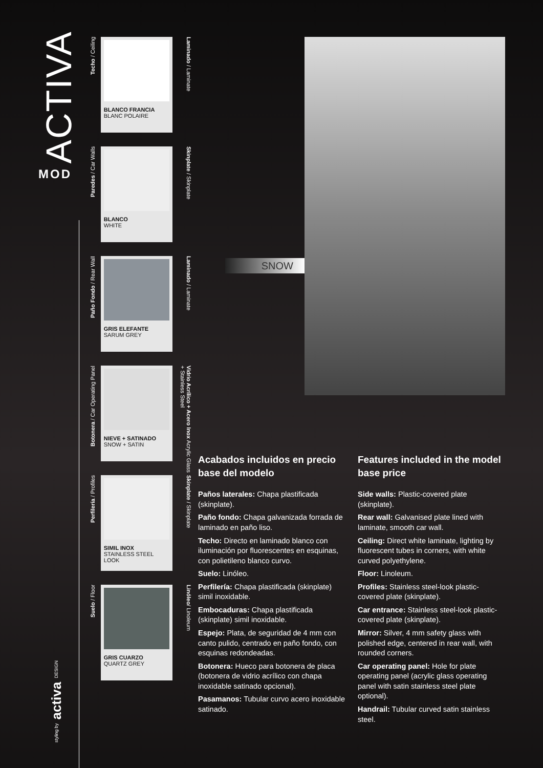ACTIVA
MOD
styling by activa DESIGN
Techo / Ceiling
BLANCO FRANCIA
BLANC POLAIRE
Laminado / Laminate
Paredes / Car Walls
BLANCO
WHITE
Skinplate / Skinplate
Paño Fondo / Rear Wall
GRIS ELEFANTE
SARUM GREY
Laminado / Laminate
Botonera / Car Operating Panel
NIEVE + SATINADO
SNOW + SATIN
Vidrio Acrílico + Acero Inox Acrylic Glass + Stainless Steel
Perfilería / Profiles
SIMIL INOX
STAINLESS STEEL LOOK
Skinplate / Skinplate
Suelo / Floor
GRIS CUARZO
QUARTZ GREY
Linóleo/ Linoleum
SNOW
Acabados incluidos en precio base del modelo
Paños laterales: Chapa plastificada (skinplate).
Paño fondo: Chapa galvanizada forrada de laminado en paño liso.
Techo: Directo en laminado blanco con iluminación por fluorescentes en esquinas, con polietileno blanco curvo.
Suelo: Linóleo.
Perfilería: Chapa plastificada (skinplate) simil inoxidable.
Embocaduras: Chapa plastificada (skinplate) simil inoxidable.
Espejo: Plata, de seguridad de 4 mm con canto pulido, centrado en paño fondo, con esquinas redondeadas.
Botonera: Hueco para botonera de placa (botonera de vidrio acrílico con chapa inoxidable satinado opcional).
Pasamanos: Tubular curvo acero inoxidable satinado.
Features included in the model base price
Side walls: Plastic-covered plate (skinplate).
Rear wall: Galvanised plate lined with laminate, smooth car wall.
Ceiling: Direct white laminate, lighting by fluorescent tubes in corners, with white curved polyethylene.
Floor: Linoleum.
Profiles: Stainless steel-look plastic-covered plate (skinplate).
Car entrance: Stainless steel-look plastic-covered plate (skinplate).
Mirror: Silver, 4 mm safety glass with polished edge, centered in rear wall, with rounded corners.
Car operating panel: Hole for plate operating panel (acrylic glass operating panel with satin stainless steel plate optional).
Handrail: Tubular curved satin stainless steel.